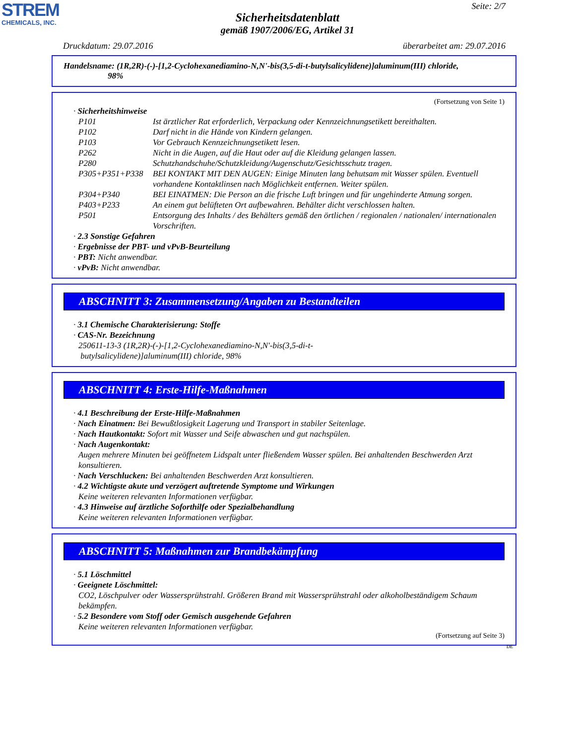STREM
CHEMICALS, INC.
Seite: 2/7
Sicherheitsdatenblatt
gemäß 1907/2006/EG, Artikel 31
Druckdatum: 29.07.2016 überarbeitet am: 29.07.2016
Handelsname: (1R,2R)-(-)-[1,2-Cyclohexanediamino-N,N'-bis(3,5-di-t-butylsalicylidene)]aluminum(III) chloride,
98%
(Fortsetzung von Seite 1)
· Sicherheitshinweise
| P101 | Ist ärztlicher Rat erforderlich, Verpackung oder Kennzeichnungsetikett bereithalten. |
| P102 | Darf nicht in die Hände von Kindern gelangen. |
| P103 | Vor Gebrauch Kennzeichnungsetikett lesen. |
| P262 | Nicht in die Augen, auf die Haut oder auf die Kleidung gelangen lassen. |
| P280 | Schutzhandschuhe/Schutzkleidung/Augenschutz/Gesichtsschutz tragen. |
| P305+P351+P338 | BEI KONTAKT MIT DEN AUGEN: Einige Minuten lang behutsam mit Wasser spülen. Eventuell vorhandene Kontaktlinsen nach Möglichkeit entfernen. Weiter spülen. |
| P304+P340 | BEI EINATMEN: Die Person an die frische Luft bringen und für ungehinderte Atmung sorgen. |
| P403+P233 | An einem gut belüfteten Ort aufbewahren. Behälter dicht verschlossen halten. |
| P501 | Entsorgung des Inhalts / des Behälters gemäß den örtlichen / regionalen / nationalen/ internationalen Vorschriften. |
· 2.3 Sonstige Gefahren
· Ergebnisse der PBT- und vPvB-Beurteilung
· PBT: Nicht anwendbar.
· vPvB: Nicht anwendbar.
ABSCHNITT 3: Zusammensetzung/Angaben zu Bestandteilen
· 3.1 Chemische Charakterisierung: Stoffe
· CAS-Nr. Bezeichnung
250611-13-3 (1R,2R)-(-)-[1,2-Cyclohexanediamino-N,N'-bis(3,5-di-t-
butylsalicylidene)]aluminum(III) chloride, 98%
ABSCHNITT 4: Erste-Hilfe-Maßnahmen
· 4.1 Beschreibung der Erste-Hilfe-Maßnahmen
· Nach Einatmen: Bei Bewußtlosigkeit Lagerung und Transport in stabiler Seitenlage.
· Nach Hautkontakt: Sofort mit Wasser und Seife abwaschen und gut nachspülen.
· Nach Augenkontakt:
Augen mehrere Minuten bei geöffnetem Lidspalt unter fließendem Wasser spülen. Bei anhaltenden Beschwerden Arzt konsultieren.
· Nach Verschlucken: Bei anhaltenden Beschwerden Arzt konsultieren.
· 4.2 Wichtigste akute und verzögert auftretende Symptome und Wirkungen
Keine weiteren relevanten Informationen verfügbar.
· 4.3 Hinweise auf ärztliche Soforthilfe oder Spezialbehandlung
Keine weiteren relevanten Informationen verfügbar.
ABSCHNITT 5: Maßnahmen zur Brandbekämpfung
· 5.1 Löschmittel
· Geeignete Löschmittel:
CO2, Löschpulver oder Wassersprühstrahl. Größeren Brand mit Wassersprühstrahl oder alkoholbeständigem Schaum bekämpfen.
· 5.2 Besondere vom Stoff oder Gemisch ausgehende Gefahren
Keine weiteren relevanten Informationen verfügbar.
(Fortsetzung auf Seite 3)
DE